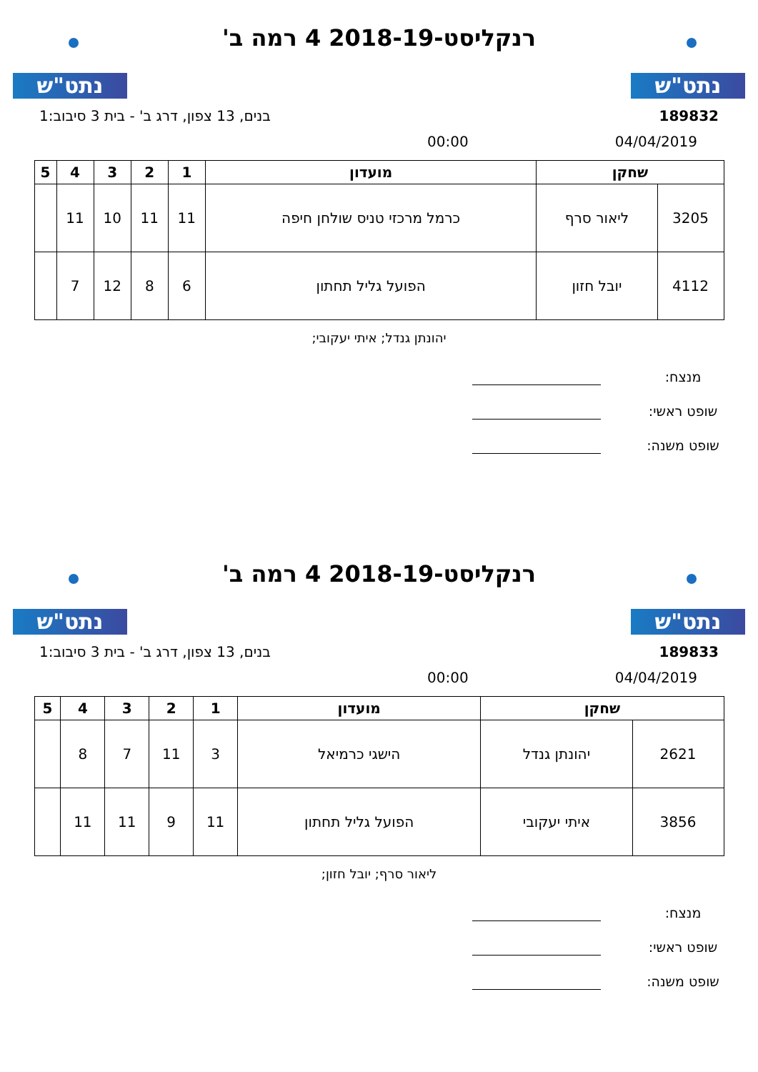נתט"ש
רנקליסט-2018-19 4 רמה ב'
נתט"ש
189832 בנים, 13 צפון, דרג ב' - בית 3 סיבוב:1
04/04/2019 00:00
| שחקן | | מועדון | 1 | 2 | 3 | 4 | 5 |
| --- | --- | --- | --- | --- | --- | --- | --- |
| 3205 | ליאור סרף | כרמל מרכזי טניס שולחן חיפה | 11 | 11 | 10 | 11 | |
| 4112 | יובל חזון | הפועל גליל תחתון | 6 | 8 | 12 | 7 | |
יהונתן גנדל; איתי יעקובי;
מנצח:
שופט ראשי:
שופט משנה:
נתט"ש
רנקליסט-2018-19 4 רמה ב'
נתט"ש
189833 בנים, 13 צפון, דרג ב' - בית 3 סיבוב:1
04/04/2019 00:00
| שחקן | | מועדון | 1 | 2 | 3 | 4 | 5 |
| --- | --- | --- | --- | --- | --- | --- | --- |
| 2621 | יהונתן גנדל | הישגי כרמיאל | 3 | 11 | 7 | 8 | |
| 3856 | איתי יעקובי | הפועל גליל תחתון | 11 | 9 | 11 | 11 | |
ליאור סרף; יובל חזון;
מנצח:
שופט ראשי:
שופט משנה: